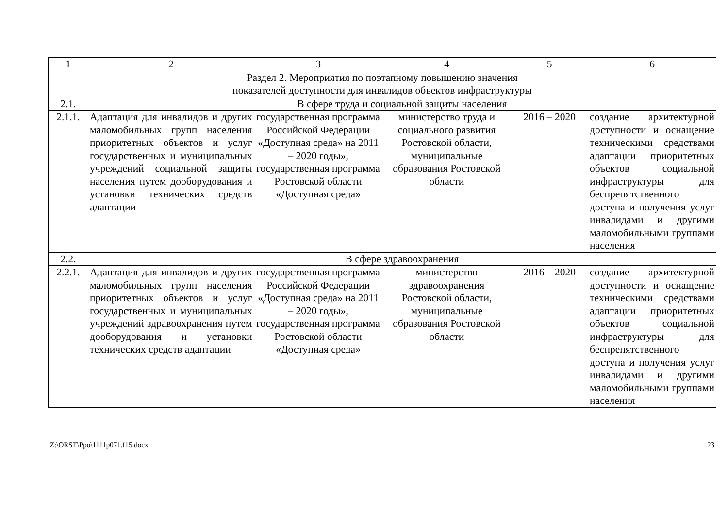| 1 | 2 | 3 | 4 | 5 | 6 |
| Раздел 2. Мероприятия по поэтапному повышению значения показателей доступности для инвалидов объектов инфраструктуры | | | | | |
| 2.1. | В сфере труда и социальной защиты населения | | | | |
| 2.1.1. | Адаптация для инвалидов и других маломобильных групп населения приоритетных объектов и услуг государст­венных и муниципальных учреждений социальной защиты населения путем дооборудования и установки технических средств адапта­ции | государственная программа Российской Федерации «Доступная среда» на 2011 – 2020 годы», государственная программа Ростовской области «Доступная среда» | министерство труда и социального развития Ростовской области, муниципальные образования Ростовской области | 2016 – 2020 | создание архитектур­ной доступности и оснащение техничес­кими средствами адаптации приоритет­ных объектов социаль­ной инфраструктуры для беспрепятствен­ного доступа и получе­ния услуг инвалидами и другими маломо­бильными группами населения |
| 2.2. | В сфере здравоохранения | | | | |
| 2.2.1. | Адаптация для инвалидов и других маломобильных групп населения приоритетных объектов и услуг государст­венных и муниципальных учреждений здравоохранения путем дооборудования и установки технических средств адаптации | государственная программа Российской Федерации «Доступная среда» на 2011 – 2020 годы», государственная программа Ростовской области «Доступная среда» | министерство здравоохранения Ростовской области, муниципальные образования Ростовской области | 2016 – 2020 | создание архитектур­ной доступности и оснащение техничес­кими средствами адаптации приоритет­ных объектов социаль­ной инфраструктуры для беспрепятствен­ного доступа и полу­чения услуг инвали­дами и другими маломобильными группами населения |
Z:\ORST\Ppo\1111p071.f15.docx 23